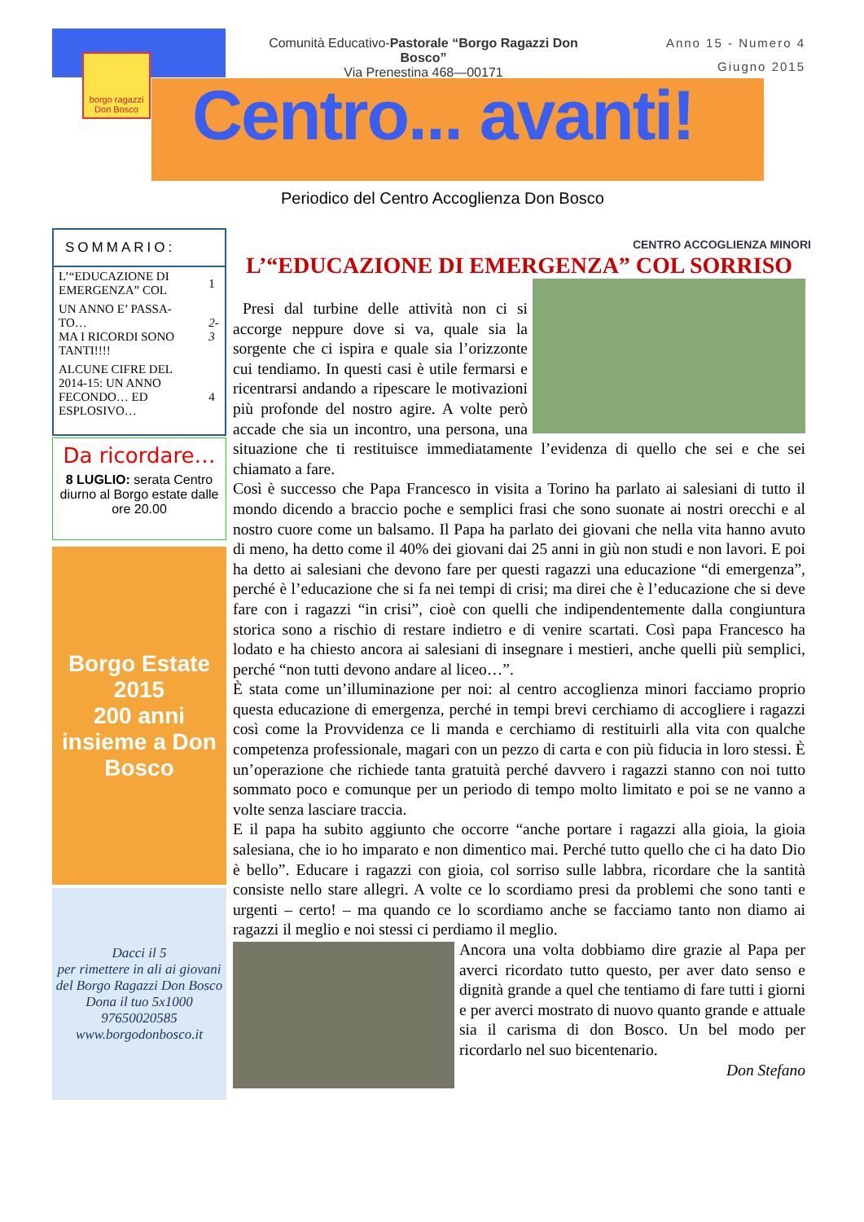borgo ragazzi Don Bosco
Comunità Educativo-Pastorale “Borgo Ragazzi Don Bosco”
Via Prenestina 468—00171
Anno 15 - Numero 4
Giugno 2015
Centro... avanti!
Periodico del Centro Accoglienza Don Bosco
CENTRO ACCOGLIENZA MINORI
SOMMARIO:
| L’“EDUCAZIONE DI EMERGENZA” COL | 1 |
| UN ANNO E’ PASSA-TO… MA I RICORDI SONO TANTI!!!! | 2-3 |
| ALCUNE CIFRE DEL 2014-15: UN ANNO FECONDO… ED ESPLOSIVO… | 4 |
Da ricordare…
8 LUGLIO: serata Centro diurno al Borgo estate dalle ore 20.00
Borgo Estate 2015
200 anni insieme a Don Bosco
Dacci il 5
per rimettere in ali ai giovani del Borgo Ragazzi Don Bosco
Dona il tuo 5x1000
97650020585
www.borgodonbosco.it
L’“EDUCAZIONE DI EMERGENZA” COL SORRISO
Presi dal turbine delle attività non ci si accorge neppure dove si va, quale sia la sorgente che ci ispira e quale sia l’orizzonte cui tendiamo. In questi casi è utile fermarsi e ricentrarsi andando a ripescare le motivazioni più profonde del nostro agire. A volte però accade che sia un incontro, una persona, una situazione che ti restituisce immediatamente l’evidenza di quello che sei e che sei chiamato a fare.
Così è successo che Papa Francesco in visita a Torino ha parlato ai salesiani di tutto il mondo dicendo a braccio poche e semplici frasi che sono suonate ai nostri orecchi e al nostro cuore come un balsamo. Il Papa ha parlato dei giovani che nella vita hanno avuto di meno, ha detto come il 40% dei giovani dai 25 anni in giù non studi e non lavori. E poi ha detto ai salesiani che devono fare per questi ragazzi una educazione “di emergenza”, perché è l’educazione che si fa nei tempi di crisi; ma direi che è l’educazione che si deve fare con i ragazzi “in crisi”, cioè con quelli che indipendentemente dalla congiuntura storica sono a rischio di restare indietro e di venire scartati. Così papa Francesco ha lodato e ha chiesto ancora ai salesiani di insegnare i mestieri, anche quelli più semplici, perché “non tutti devono andare al liceo…”.
È stata come un’illuminazione per noi: al centro accoglienza minori facciamo proprio questa educazione di emergenza, perché in tempi brevi cerchiamo di accogliere i ragazzi così come la Provvidenza ce li manda e cerchiamo di restituirli alla vita con qualche competenza professionale, magari con un pezzo di carta e con più fiducia in loro stessi. È un’operazione che richiede tanta gratuità perché davvero i ragazzi stanno con noi tutto sommato poco e comunque per un periodo di tempo molto limitato e poi se ne vanno a volte senza lasciare traccia.
E il papa ha subito aggiunto che occorre “anche portare i ragazzi alla gioia, la gioia salesiana, che io ho imparato e non dimentico mai. Perché tutto quello che ci ha dato Dio è bello”. Educare i ragazzi con gioia, col sorriso sulle labbra, ricordare che la santità consiste nello stare allegri. A volte ce lo scordiamo presi da problemi che sono tanti e urgenti – certo! – ma quando ce lo scordiamo anche se facciamo tanto non diamo ai ragazzi il meglio e noi stessi ci perdiamo il meglio.
Ancora una volta dobbiamo dire grazie al Papa per averci ricordato tutto questo, per aver dato senso e dignità grande a quel che tentiamo di fare tutti i giorni e per averci mostrato di nuovo quanto grande e attuale sia il carisma di don Bosco. Un bel modo per ricordarlo nel suo bicentenario.
Don Stefano